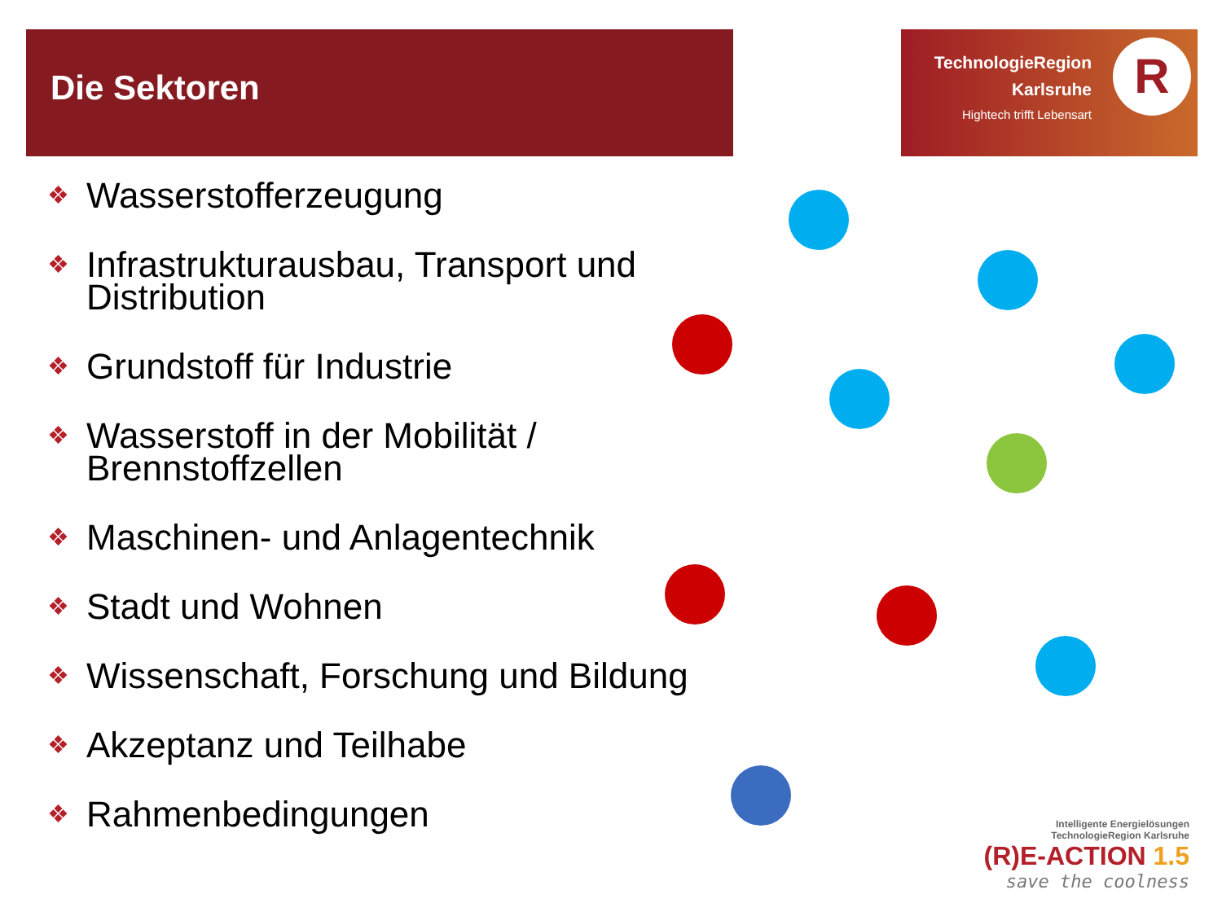Die Sektoren
TechnologieRegion
Karlsruhe
Hightech trifft Lebensart
R
❖ Wasserstofferzeugung
❖ Infrastrukturausbau, Transport und Distribution
❖ Grundstoff für Industrie
❖ Wasserstoff in der Mobilität / Brennstoffzellen
❖ Maschinen- und Anlagentechnik
❖ Stadt und Wohnen
❖ Wissenschaft, Forschung und Bildung
❖ Akzeptanz und Teilhabe
❖ Rahmenbedingungen
Intelligente Energielösungen
TechnologieRegion Karlsruhe
(R)E-ACTION 1.5
save the coolness